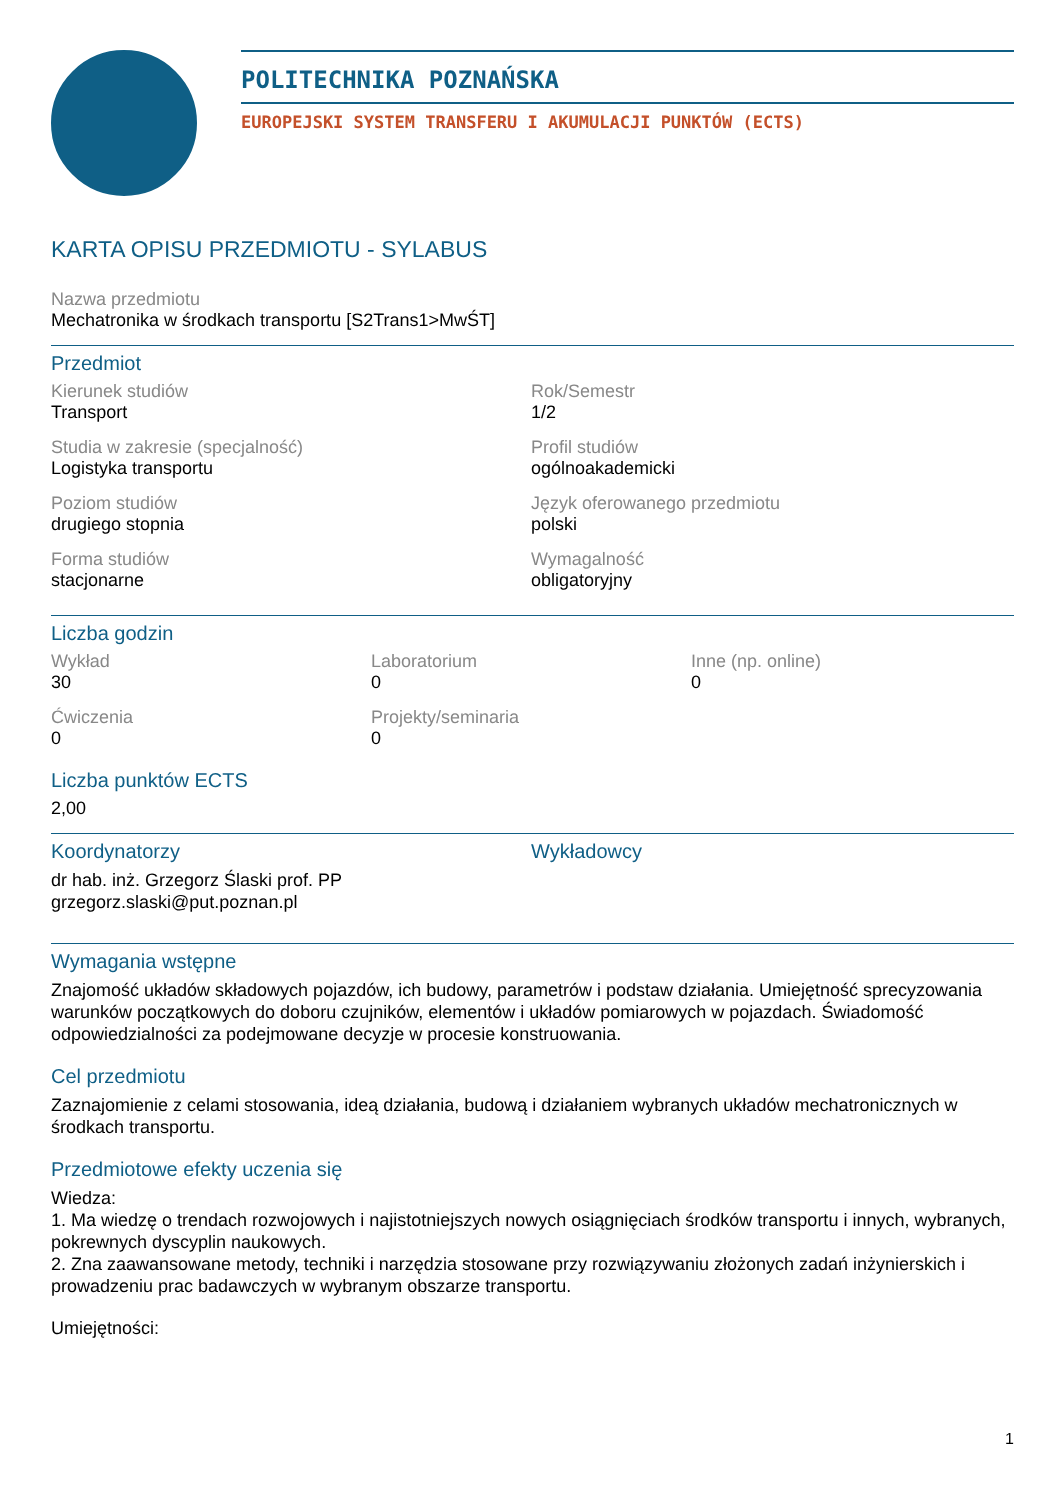POLITECHNIKA POZNAŃSKA
EUROPEJSKI SYSTEM TRANSFERU I AKUMULACJI PUNKTÓW (ECTS)
KARTA OPISU PRZEDMIOTU - SYLABUS
Nazwa przedmiotu
Mechatronika w środkach transportu [S2Trans1>MwŚT]
Przedmiot
Kierunek studiów
Transport
Rok/Semestr
1/2
Studia w zakresie (specjalność)
Logistyka transportu
Profil studiów
ogólnoakademicki
Poziom studiów
drugiego stopnia
Język oferowanego przedmiotu
polski
Forma studiów
stacjonarne
Wymagalność
obligatoryjny
Liczba godzin
Wykład
30
Laboratorium
0
Inne (np. online)
0
Ćwiczenia
0
Projekty/seminaria
0
Liczba punktów ECTS
2,00
Koordynatorzy
dr hab. inż. Grzegorz Ślaski prof. PP
grzegorz.slaski@put.poznan.pl
Wykładowcy
Wymagania wstępne
Znajomość układów składowych pojazdów, ich budowy, parametrów i podstaw działania. Umiejętność sprecyzowania warunków początkowych do doboru czujników, elementów i układów pomiarowych w pojazdach. Świadomość odpowiedzialności za podejmowane decyzje w procesie konstruowania.
Cel przedmiotu
Zaznajomienie z celami stosowania, ideą działania, budową i działaniem wybranych układów mechatronicznych w środkach transportu.
Przedmiotowe efekty uczenia się
Wiedza:
1. Ma wiedzę o trendach rozwojowych i najistotniejszych nowych osiągnięciach środków transportu i innych, wybranych, pokrewnych dyscyplin naukowych.
2. Zna zaawansowane metody, techniki i narzędzia stosowane przy rozwiązywaniu złożonych zadań inżynierskich i prowadzeniu prac badawczych w wybranym obszarze transportu.
Umiejętności:
1